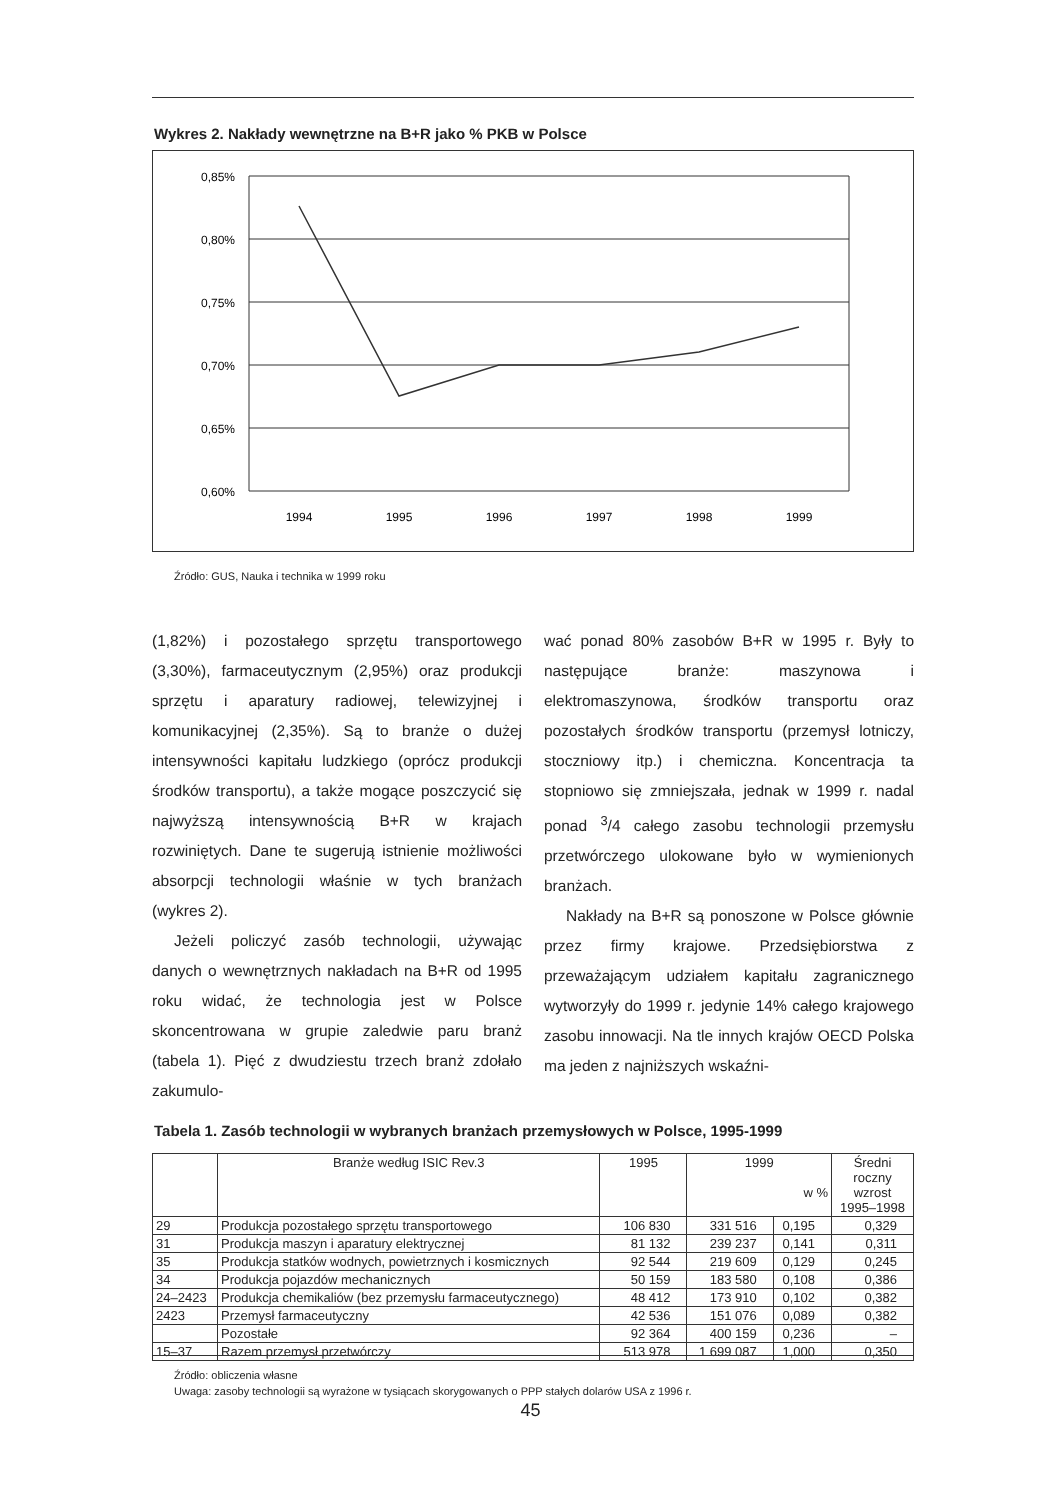Wykres 2. Nakłady wewnętrzne na B+R jako % PKB w Polsce
0,85%
0,80%
0,75%
0,70%
0,65%
0,60%
1994
1995
1996
1997
1998
1999
Źródło: GUS, Nauka i technika w 1999 roku
(1,82%) i pozostałego sprzętu transportowego (3,30%), farmaceutycznym (2,95%) oraz produkcji sprzętu i aparatury radiowej, telewizyjnej i komunikacyjnej (2,35%). Są to branże o dużej intensywności kapitału ludzkiego (oprócz produkcji środków transportu), a także mogące poszczycić się najwyższą intensywnością B+R w krajach rozwiniętych. Dane te sugerują istnienie możliwości absorpcji technologii właśnie w tych branżach (wykres 2).
Jeżeli policzyć zasób technologii, używając danych o wewnętrznych nakładach na B+R od 1995 roku widać, że technologia jest w Polsce skoncentrowana w grupie zaledwie paru branż (tabela 1). Pięć z dwudziestu trzech branż zdołało zakumulo-
wać ponad 80% zasobów B+R w 1995 r. Były to następujące branże: maszynowa i elektromaszynowa, środków transportu oraz pozostałych środków transportu (przemysł lotniczy, stoczniowy itp.) i chemiczna. Koncentracja ta stopniowo się zmniejszała, jednak w 1999 r. nadal ponad <sup>3</sup>/4 całego zasobu technologii przemysłu przetwórczego ulokowane było w wymienionych branżach.
Nakłady na B+R są ponoszone w Polsce głównie przez firmy krajowe. Przedsiębiorstwa z przeważającym udziałem kapitału zagranicznego wytworzyły do 1999 r. jedynie 14% całego krajowego zasobu innowacji. Na tle innych krajów OECD Polska ma jeden z najniższych wskaźni-
Tabela 1. Zasób technologii w wybranych branżach przemysłowych w Polsce, 1995-1999
| | Branże według ISIC Rev.3 | 1995 | 1999 w % | | Średni roczny wzrost 1995–1998 |
| --- | --- | --- | --- | --- | --- |
| 29 | Produkcja pozostałego sprzętu transportowego | 106 830 | 331 516 | 0,195 | 0,329 |
| 31 | Produkcja maszyn i aparatury elektrycznej | 81 132 | 239 237 | 0,141 | 0,311 |
| 35 | Produkcja statków wodnych, powietrznych i kosmicznych | 92 544 | 219 609 | 0,129 | 0,245 |
| 34 | Produkcja pojazdów mechanicznych | 50 159 | 183 580 | 0,108 | 0,386 |
| 24–2423 | Produkcja chemikaliów (bez przemysłu farmaceutycznego) | 48 412 | 173 910 | 0,102 | 0,382 |
| 2423 | Przemysł farmaceutyczny | 42 536 | 151 076 | 0,089 | 0,382 |
| | Pozostałe | 92 364 | 400 159 | 0,236 | – |
| 15–37 | Razem przemysł przetwórczy | 513 978 | 1 699 087 | 1,000 | 0,350 |
Źródło: obliczenia własne
Uwaga: zasoby technologii są wyrażone w tysiącach skorygowanych o PPP stałych dolarów USA z 1996 r.
45